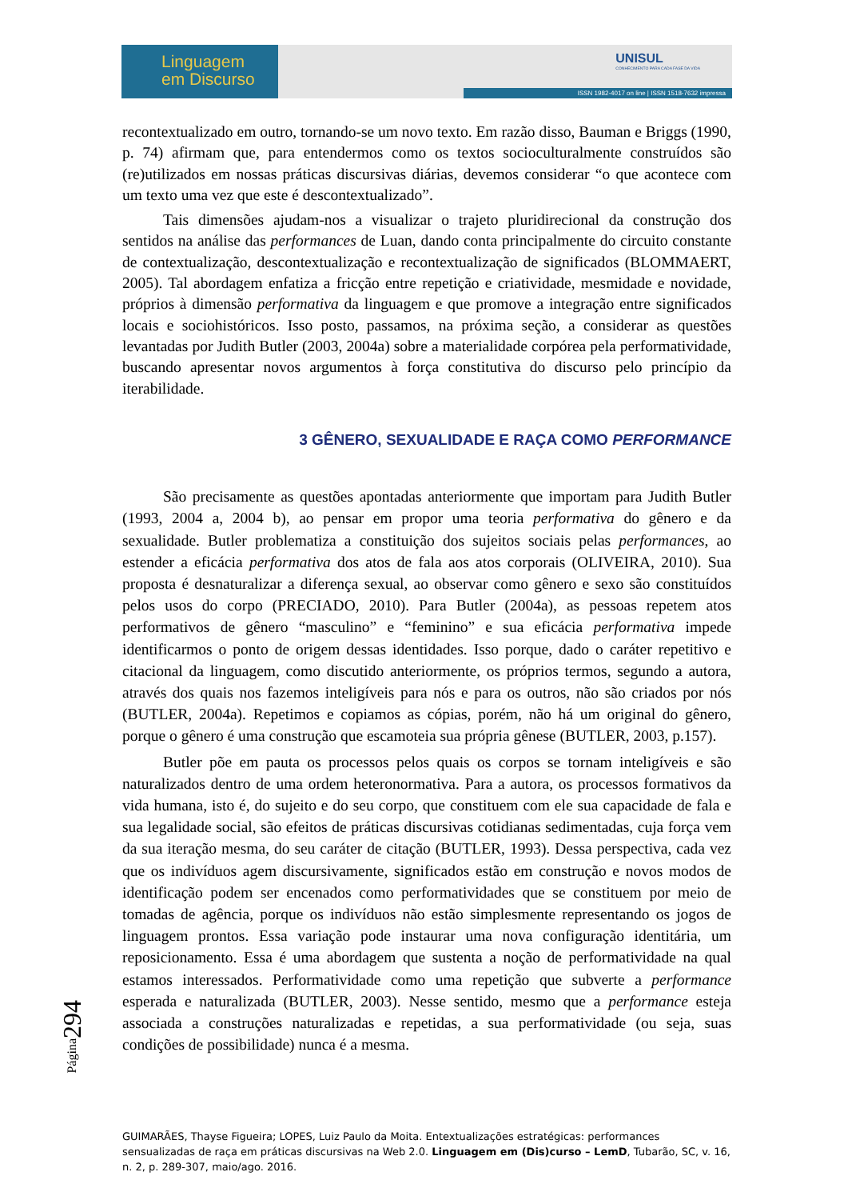Linguagem
em Discurso
UNISUL
CONHECIMENTO PARA CADA FASE DA VIDA
ISSN 1982-4017 on line | ISSN 1518-7632 impressa
recontextualizado em outro, tornando-se um novo texto. Em razão disso, Bauman e Briggs (1990, p. 74) afirmam que, para entendermos como os textos socioculturalmente construídos são (re)utilizados em nossas práticas discursivas diárias, devemos considerar “o que acontece com um texto uma vez que este é descontextualizado”.
Tais dimensões ajudam-nos a visualizar o trajeto pluridirecional da construção dos sentidos na análise das performances de Luan, dando conta principalmente do circuito constante de contextualização, descontextualização e recontextualização de significados (BLOMMAERT, 2005). Tal abordagem enfatiza a fricção entre repetição e criatividade, mesmidade e novidade, próprios à dimensão performativa da linguagem e que promove a integração entre significados locais e sociohistóricos. Isso posto, passamos, na próxima seção, a considerar as questões levantadas por Judith Butler (2003, 2004a) sobre a materialidade corpórea pela performatividade, buscando apresentar novos argumentos à força constitutiva do discurso pelo princípio da iterabilidade.
3 GÊNERO, SEXUALIDADE E RAÇA COMO PERFORMANCE
São precisamente as questões apontadas anteriormente que importam para Judith Butler (1993, 2004 a, 2004 b), ao pensar em propor uma teoria performativa do gênero e da sexualidade. Butler problematiza a constituição dos sujeitos sociais pelas performances, ao estender a eficácia performativa dos atos de fala aos atos corporais (OLIVEIRA, 2010). Sua proposta é desnaturalizar a diferença sexual, ao observar como gênero e sexo são constituídos pelos usos do corpo (PRECIADO, 2010). Para Butler (2004a), as pessoas repetem atos performativos de gênero “masculino” e “feminino” e sua eficácia performativa impede identificarmos o ponto de origem dessas identidades. Isso porque, dado o caráter repetitivo e citacional da linguagem, como discutido anteriormente, os próprios termos, segundo a autora, através dos quais nos fazemos inteligíveis para nós e para os outros, não são criados por nós (BUTLER, 2004a). Repetimos e copiamos as cópias, porém, não há um original do gênero, porque o gênero é uma construção que escamoteia sua própria gênese (BUTLER, 2003, p.157).
Butler põe em pauta os processos pelos quais os corpos se tornam inteligíveis e são naturalizados dentro de uma ordem heteronormativa. Para a autora, os processos formativos da vida humana, isto é, do sujeito e do seu corpo, que constituem com ele sua capacidade de fala e sua legalidade social, são efeitos de práticas discursivas cotidianas sedimentadas, cuja força vem da sua iteração mesma, do seu caráter de citação (BUTLER, 1993). Dessa perspectiva, cada vez que os indivíduos agem discursivamente, significados estão em construção e novos modos de identificação podem ser encenados como performatividades que se constituem por meio de tomadas de agência, porque os indivíduos não estão simplesmente representando os jogos de linguagem prontos. Essa variação pode instaurar uma nova configuração identitária, um reposicionamento. Essa é uma abordagem que sustenta a noção de performatividade na qual estamos interessados. Performatividade como uma repetição que subverte a performance esperada e naturalizada (BUTLER, 2003). Nesse sentido, mesmo que a performance esteja associada a construções naturalizadas e repetidas, a sua performatividade (ou seja, suas condições de possibilidade) nunca é a mesma.
Página294
GUIMARÃES, Thayse Figueira; LOPES, Luiz Paulo da Moita. Entextualizações estratégicas: performances sensualizadas de raça em práticas discursivas na Web 2.0. Linguagem em (Dis)curso – LemD, Tubarão, SC, v. 16, n. 2, p. 289-307, maio/ago. 2016.